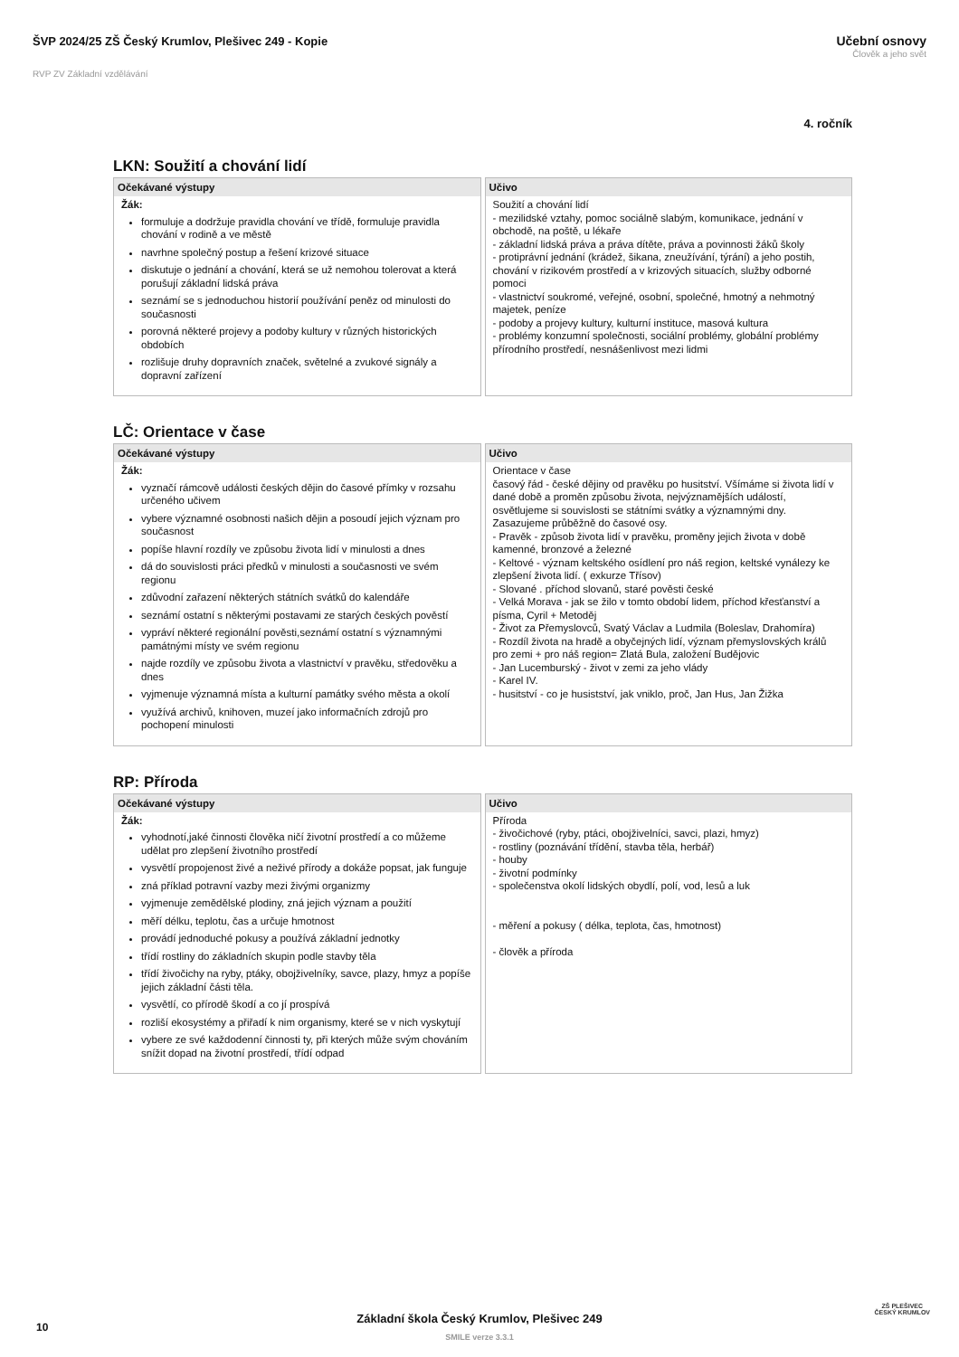ŠVP 2024/25 ZŠ Český Krumlov, Plešivec 249 - Kopie
RVP ZV Základní vzdělávání
Učební osnovy
Člověk a jeho svět
4. ročník
LKN: Soužití a chování lidí
| Očekávané výstupy | Učivo |
| --- | --- |
| Žák: formuluje a dodržuje pravidla chování ve třídě, formuluje pravidla chování v rodině a ve městě navrhne společný postup a řešení krizové situace diskutuje o jednání a chování, která se už nemohou tolerovat a která porušují základní lidská práva seznámí se s jednoduchou historií používání peněz od minulosti do současnosti porovná některé projevy a podoby kultury v různých historických obdobích rozlišuje druhy dopravních značek, světelné a zvukové signály a dopravní zařízení | Soužití a chování lidí - mezilidské vztahy, pomoc sociálně slabým, komunikace, jednání v obchodě, na poště, u lékaře - základní lidská práva a práva dítěte, práva a povinnosti žáků školy - protiprávní jednání (krádež, šikana, zneužívání, týrání) a jeho postih, chování v rizikovém prostředí a v krizových situacích, služby odborné pomoci - vlastnictví soukromé, veřejné, osobní, společné, hmotný a nehmotný majetek, peníze - podoby a projevy kultury, kulturní instituce, masová kultura - problémy konzumní společnosti, sociální problémy, globální problémy přírodního prostředí, nesnášenlivost mezi lidmi |
LČ: Orientace v čase
| Očekávané výstupy | Učivo |
| --- | --- |
| Žák: vyznačí rámcově události českých dějin do časové přímky v rozsahu určeného učivem vybere významné osobnosti našich dějin a posoudí jejich význam pro současnost popíše hlavní rozdíly ve způsobu života lidí v minulosti a dnes dá do souvislosti práci předků v minulosti a současnosti ve svém regionu zdůvodní zařazení některých státních svátků do kalendáře seznámí ostatní s některými postavami ze starých českých pověstí vypráví některé regionální pověsti,seznámí ostatní s významnými památnými místy ve svém regionu najde rozdíly ve způsobu života a vlastnictví v pravěku, středověku a dnes vyjmenuje významná místa a kulturní památky svého města a okolí využívá archivů, knihoven, muzeí jako informačních zdrojů pro pochopení minulosti | Orientace v čase časový řád - české dějiny od pravěku po husitství. Všímáme si života lidí v dané době a proměn způsobu života, nejvýznamějších událostí, osvětlujeme si souvislosti se státními svátky a významnými dny. Zasazujeme průběžně do časové osy. - Pravěk - způsob života lidí v pravěku, proměny jejich života v době kamenné, bronzové a železné - Keltové - význam keltského osídlení pro náš region, keltské vynálezy ke zlepšení života lidí. ( exkurze Třísov) - Slované . příchod slovanů, staré pověsti české - Velká Morava - jak se žilo v tomto období lidem, příchod křesťanství a písma, Cyril + Metoděj - Život za Přemyslovců, Svatý Václav a Ludmila (Boleslav, Drahomíra) - Rozdíl života na hradě a obyčejných lidí, význam přemyslovských králů pro zemi + pro náš region= Zlatá Bula, založení Budějovic - Jan Lucemburský - život v zemi za jeho vlády - Karel IV. - husitství - co je husistství, jak vniklo, proč, Jan Hus, Jan Žižka |
RP: Příroda
| Očekávané výstupy | Učivo |
| --- | --- |
| Žák: vyhodnotí,jaké činnosti člověka ničí životní prostředí a co můžeme udělat pro zlepšení životního prostředí vysvětlí propojenost živé a neživé přírody a dokáže popsat, jak funguje zná příklad potravní vazby mezi živými organizmy vyjmenuje zemědělské plodiny, zná jejich význam a použití měří délku, teplotu, čas a určuje hmotnost provádí jednoduché pokusy a používá základní jednotky třídí rostliny do základních skupin podle stavby těla třídí živočichy na ryby, ptáky, obojživelníky, savce, plazy, hmyz a popíše jejich základní části těla. vysvětlí, co přírodě škodí a co jí prospívá rozliší ekosystémy a přiřadí k nim organismy, které se v nich vyskytují vybere ze své každodenní činnosti ty, při kterých může svým chováním snížit dopad na životní prostředí, třídí odpad | Příroda - živočichové (ryby, ptáci, obojživelníci, savci, plazi, hmyz) - rostliny (poznávání třídění, stavba těla, herbář) - houby - životní podmínky - společenstva okolí lidských obydlí, polí, vod, lesů a luk - měření a pokusy ( délka, teplota, čas, hmotnost) - člověk a příroda |
10
Základní škola Český Krumlov, Plešivec 249
SMILE verze 3.3.1
ZŠ PLEŠIVEC
ČESKÝ KRUMLOV